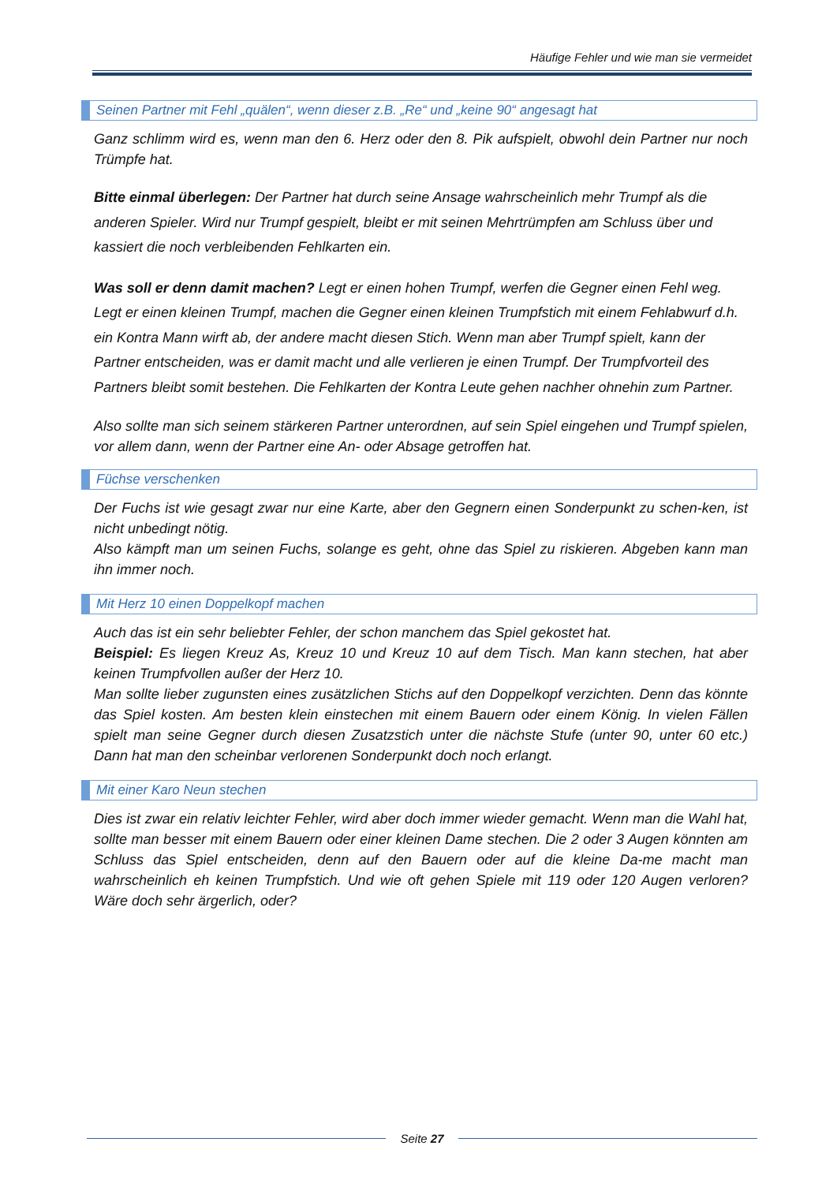Häufige Fehler und wie man sie vermeidet
Seinen Partner mit Fehl „quälen“, wenn dieser z.B. „Re“ und „keine 90“ angesagt hat
Ganz schlimm wird es, wenn man den 6. Herz oder den 8. Pik aufspielt, obwohl dein Partner nur noch Trümpfe hat.
Bitte einmal überlegen: Der Partner hat durch seine Ansage wahrscheinlich mehr Trumpf als die anderen Spieler. Wird nur Trumpf gespielt, bleibt er mit seinen Mehrtrümpfen am Schluss über und kassiert die noch verbleibenden Fehlkarten ein.
Was soll er denn damit machen? Legt er einen hohen Trumpf, werfen die Gegner einen Fehl weg. Legt er einen kleinen Trumpf, machen die Gegner einen kleinen Trumpfstich mit einem Fehlabwurf d.h. ein Kontra Mann wirft ab, der andere macht diesen Stich. Wenn man aber Trumpf spielt, kann der Partner entscheiden, was er damit macht und alle verlieren je einen Trumpf. Der Trumpfvorteil des Partners bleibt somit bestehen. Die Fehlkarten der Kontra Leute gehen nachher ohnehin zum Partner.
Also sollte man sich seinem stärkeren Partner unterordnen, auf sein Spiel eingehen und Trumpf spielen, vor allem dann, wenn der Partner eine An- oder Absage getroffen hat.
Füchse verschenken
Der Fuchs ist wie gesagt zwar nur eine Karte, aber den Gegnern einen Sonderpunkt zu schen-ken, ist nicht unbedingt nötig.
Also kämpft man um seinen Fuchs, solange es geht, ohne das Spiel zu riskieren. Abgeben kann man ihn immer noch.
Mit Herz 10 einen Doppelkopf machen
Auch das ist ein sehr beliebter Fehler, der schon manchem das Spiel gekostet hat.
Beispiel: Es liegen Kreuz As, Kreuz 10 und Kreuz 10 auf dem Tisch. Man kann stechen, hat aber keinen Trumpfvollen außer der Herz 10.
Man sollte lieber zugunsten eines zusätzlichen Stichs auf den Doppelkopf verzichten. Denn das könnte das Spiel kosten. Am besten klein einstechen mit einem Bauern oder einem König. In vielen Fällen spielt man seine Gegner durch diesen Zusatzstich unter die nächste Stufe (unter 90, unter 60 etc.) Dann hat man den scheinbar verlorenen Sonderpunkt doch noch erlangt.
Mit einer Karo Neun stechen
Dies ist zwar ein relativ leichter Fehler, wird aber doch immer wieder gemacht. Wenn man die Wahl hat, sollte man besser mit einem Bauern oder einer kleinen Dame stechen. Die 2 oder 3 Augen könnten am Schluss das Spiel entscheiden, denn auf den Bauern oder auf die kleine Da-me macht man wahrscheinlich eh keinen Trumpfstich. Und wie oft gehen Spiele mit 119 oder 120 Augen verloren? Wäre doch sehr ärgerlich, oder?
Seite 27